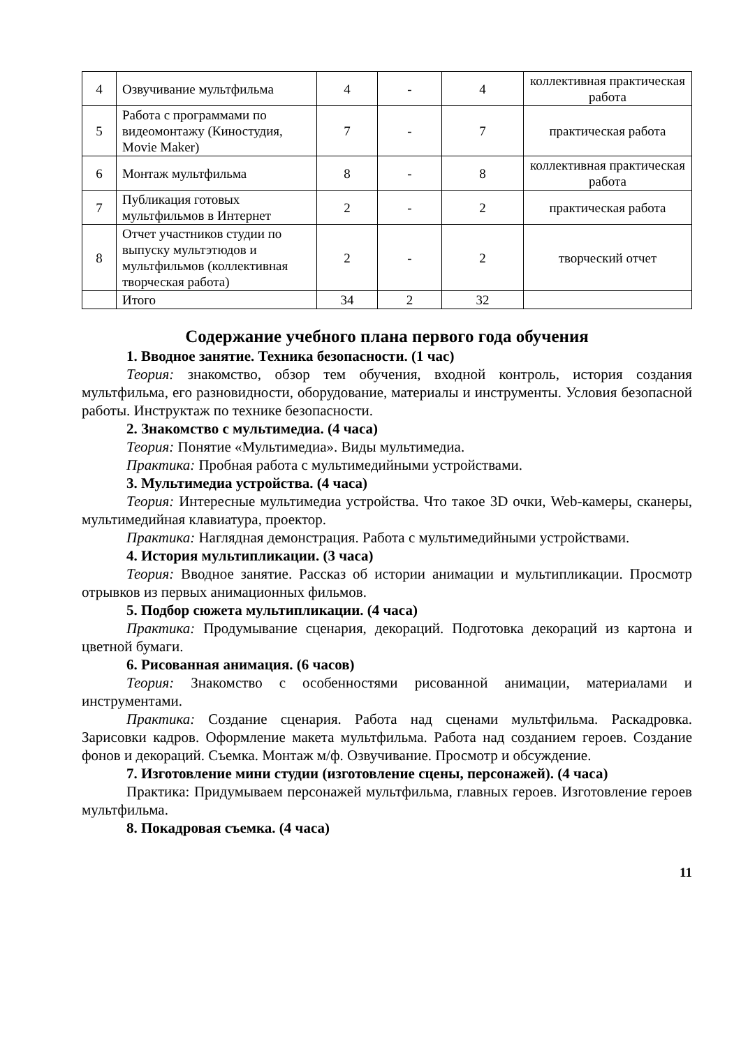| 4 | Озвучивание мультфильма | 4 | - | 4 | коллективная практическая работа |
| 5 | Работа с программами по видеомонтажу (Киностудия, Movie Maker) | 7 | - | 7 | практическая работа |
| 6 | Монтаж мультфильма | 8 | - | 8 | коллективная практическая работа |
| 7 | Публикация готовых мультфильмов в Интернет | 2 | - | 2 | практическая работа |
| 8 | Отчет участников студии по выпуску мультэтюдов и мультфильмов (коллективная творческая работа) | 2 | - | 2 | творческий отчет |
| | Итого | 34 | 2 | 32 | |
Содержание учебного плана первого года обучения
1. Вводное занятие. Техника безопасности. (1 час)
Теория: знакомство, обзор тем обучения, входной контроль, история создания мультфильма, его разновидности, оборудование, материалы и инструменты. Условия безопасной работы. Инструктаж по технике безопасности.
2. Знакомство с мультимедиа. (4 часа)
Теория: Понятие «Мультимедиа». Виды мультимедиа.
Практика: Пробная работа с мультимедийными устройствами.
3. Мультимедиа устройства. (4 часа)
Теория: Интересные мультимедиа устройства. Что такое 3D очки, Web-камеры, сканеры, мультимедийная клавиатура, проектор.
Практика: Наглядная демонстрация. Работа с мультимедийными устройствами.
4. История мультипликации. (3 часа)
Теория: Вводное занятие. Рассказ об истории анимации и мультипликации. Просмотр отрывков из первых анимационных фильмов.
5. Подбор сюжета мультипликации. (4 часа)
Практика: Продумывание сценария, декораций. Подготовка декораций из картона и цветной бумаги.
6. Рисованная анимация. (6 часов)
Теория: Знакомство с особенностями рисованной анимации, материалами и инструментами.
Практика: Создание сценария. Работа над сценами мультфильма. Раскадровка. Зарисовки кадров. Оформление макета мультфильма. Работа над созданием героев. Создание фонов и декораций. Съемка. Монтаж м/ф. Озвучивание. Просмотр и обсуждение.
7. Изготовление мини студии (изготовление сцены, персонажей). (4 часа)
Практика: Придумываем персонажей мультфильма, главных героев. Изготовление героев мультфильма.
8. Покадровая съемка. (4 часа)
11